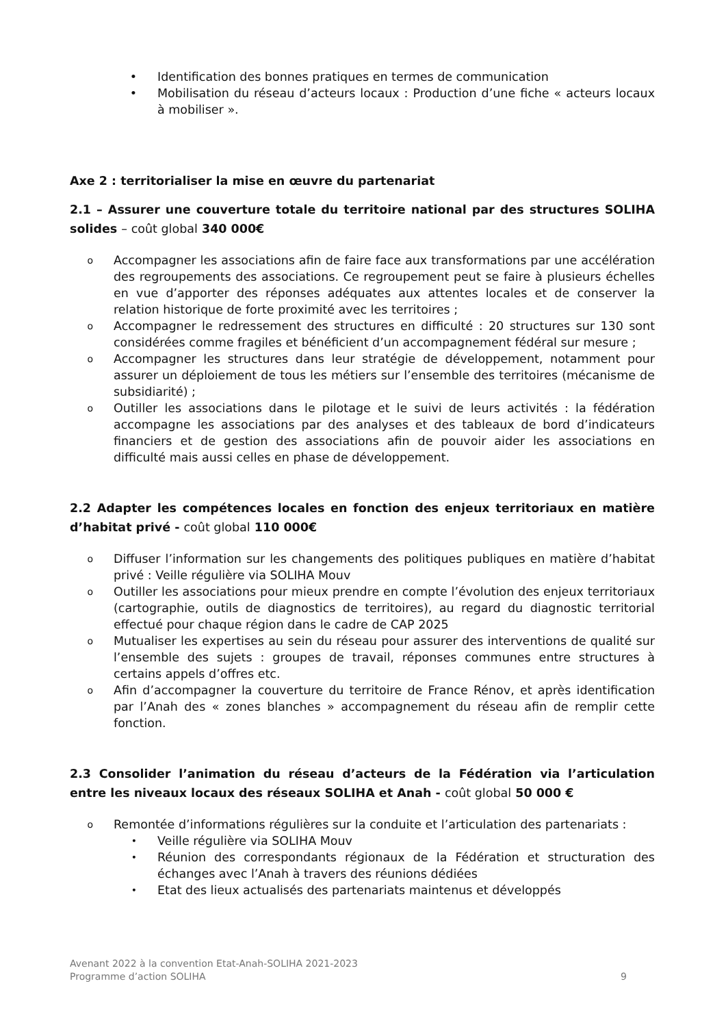• Identification des bonnes pratiques en termes de communication
• Mobilisation du réseau d’acteurs locaux : Production d’une fiche « acteurs locaux à mobiliser ».
Axe 2 : territorialiser la mise en œuvre du partenariat
2.1 – Assurer une couverture totale du territoire national par des structures SOLIHA solides – coût global 340 000€
o Accompagner les associations afin de faire face aux transformations par une accélération des regroupements des associations. Ce regroupement peut se faire à plusieurs échelles en vue d’apporter des réponses adéquates aux attentes locales et de conserver la relation historique de forte proximité avec les territoires ;
o Accompagner le redressement des structures en difficulté : 20 structures sur 130 sont considérées comme fragiles et bénéficient d’un accompagnement fédéral sur mesure ;
o Accompagner les structures dans leur stratégie de développement, notamment pour assurer un déploiement de tous les métiers sur l’ensemble des territoires (mécanisme de subsidiarité) ;
o Outiller les associations dans le pilotage et le suivi de leurs activités : la fédération accompagne les associations par des analyses et des tableaux de bord d’indicateurs financiers et de gestion des associations afin de pouvoir aider les associations en difficulté mais aussi celles en phase de développement.
2.2 Adapter les compétences locales en fonction des enjeux territoriaux en matière d’habitat privé - coût global 110 000€
o Diffuser l’information sur les changements des politiques publiques en matière d’habitat privé : Veille régulière via SOLIHA Mouv
o Outiller les associations pour mieux prendre en compte l’évolution des enjeux territoriaux (cartographie, outils de diagnostics de territoires), au regard du diagnostic territorial effectué pour chaque région dans le cadre de CAP 2025
o Mutualiser les expertises au sein du réseau pour assurer des interventions de qualité sur l’ensemble des sujets : groupes de travail, réponses communes entre structures à certains appels d’offres etc.
o Afin d’accompagner la couverture du territoire de France Rénov, et après identification par l’Anah des « zones blanches » accompagnement du réseau afin de remplir cette fonction.
2.3 Consolider l’animation du réseau d’acteurs de la Fédération via l’articulation entre les niveaux locaux des réseaux SOLIHA et Anah - coût global 50 000 €
o Remontée d’informations régulières sur la conduite et l’articulation des partenariats :
• Veille régulière via SOLIHA Mouv
• Réunion des correspondants régionaux de la Fédération et structuration des échanges avec l’Anah à travers des réunions dédiées
• Etat des lieux actualisés des partenariats maintenus et développés
Avenant 2022 à la convention Etat-Anah-SOLIHA 2021-2023
Programme d’action SOLIHA
9